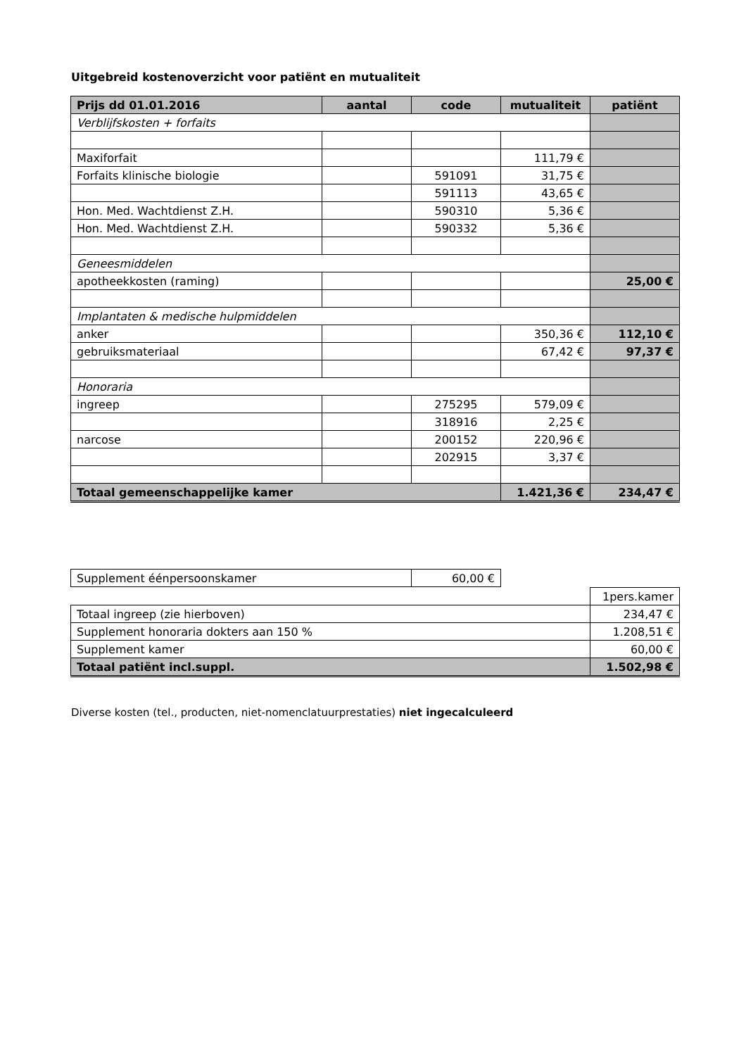Uitgebreid kostenoverzicht voor patiënt en mutualiteit
| Prijs dd 01.01.2016 | aantal | code | mutualiteit | patiënt |
| --- | --- | --- | --- | --- |
| Verblijfskosten + forfaits | | | | |
| Maxiforfait | | | 111,79 € | |
| Forfaits klinische biologie | | 591091 | 31,75 € | |
| | | 591113 | 43,65 € | |
| Hon. Med. Wachtdienst Z.H. | | 590310 | 5,36 € | |
| Hon. Med. Wachtdienst Z.H. | | 590332 | 5,36 € | |
| Geneesmiddelen | | | | |
| apotheekkosten (raming) | | | | 25,00 € |
| Implantaten & medische hulpmiddelen | | | | |
| anker | | | 350,36 € | 112,10 € |
| gebruiksmateriaal | | | 67,42 € | 97,37 € |
| Honoraria | | | | |
| ingreep | | 275295 | 579,09 € | |
| | | 318916 | 2,25 € | |
| narcose | | 200152 | 220,96 € | |
| | | 202915 | 3,37 € | |
| Totaal gemeenschappelijke kamer | | | 1.421,36 € | 234,47 € |
| Supplement éénpersoonskamer | 60,00 € |
| | 1pers.kamer |
| Totaal ingreep (zie hierboven) | 234,47 € |
| Supplement honoraria dokters aan 150 % | 1.208,51 € |
| Supplement kamer | 60,00 € |
| Totaal patiënt incl.suppl. | 1.502,98 € |
Diverse kosten (tel., producten, niet-nomenclatuurprestaties) niet ingecalculeerd